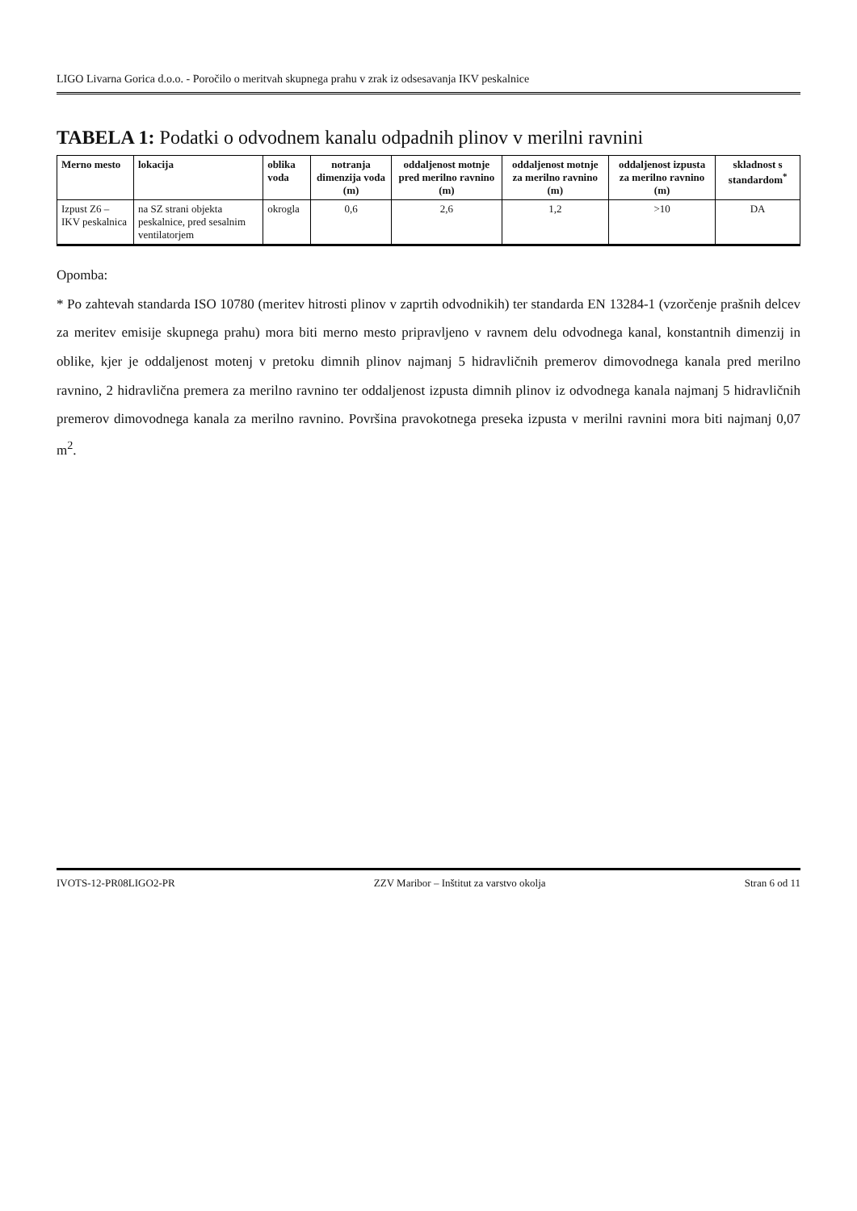LIGO Livarna Gorica d.o.o. - Poročilo o meritvah skupnega prahu v zrak iz odsesavanja IKV peskalnice
TABELA 1: Podatki o odvodnem kanalu odpadnih plinov v merilni ravnini
| Merno mesto | lokacija | oblika voda | notranja dimenzija voda (m) | oddaljenost motnje pred merilno ravnino (m) | oddaljenost motnje za merilno ravnino (m) | oddaljenost izpusta za merilno ravnino (m) | skladnost s standardom<sup>*</sup> |
| --- | --- | --- | --- | --- | --- | --- | --- |
| Izpust Z6 – IKV peskalnica | na SZ strani objekta peskalnice, pred sesalnim ventilatorjem | okrogla | 0,6 | 2,6 | 1,2 | >10 | DA |
Opomba:
* Po zahtevah standarda ISO 10780 (meritev hitrosti plinov v zaprtih odvodnikih) ter standarda EN 13284-1 (vzorčenje prašnih delcev za meritev emisije skupnega prahu) mora biti merno mesto pripravljeno v ravnem delu odvodnega kanal, konstantnih dimenzij in oblike, kjer je oddaljenost motenj v pretoku dimnih plinov najmanj 5 hidravličnih premerov dimovodnega kanala pred merilno ravnino, 2 hidravlična premera za merilno ravnino ter oddaljenost izpusta dimnih plinov iz odvodnega kanala najmanj 5 hidravličnih premerov dimovodnega kanala za merilno ravnino. Površina pravokotnega preseka izpusta v merilni ravnini mora biti najmanj 0,07 m<sup>2</sup>.
IVOTS-12-PR08LIGO2-PR ZZV Maribor – Inštitut za varstvo okolja Stran 6 od 11